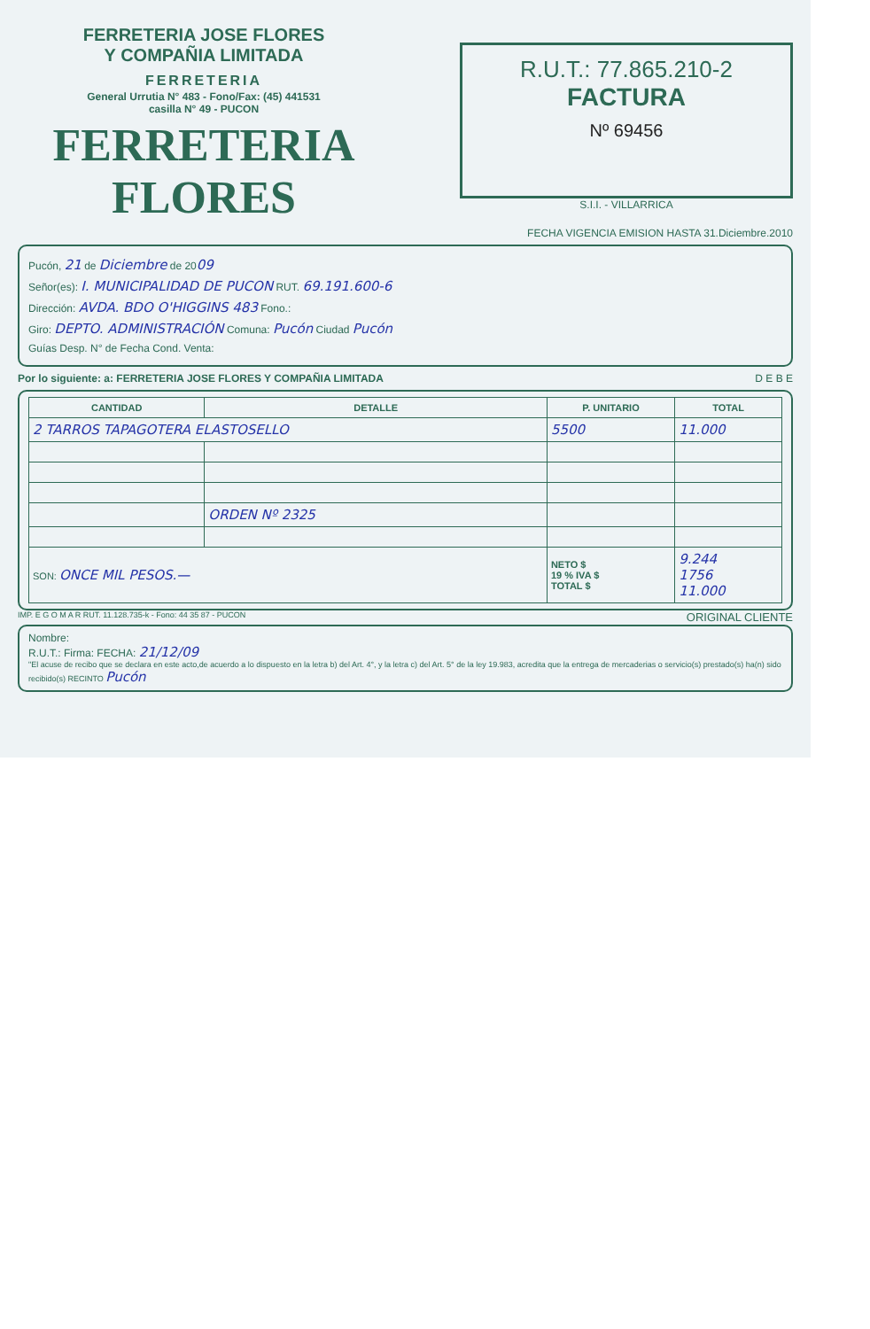FERRETERIA JOSE FLORES
Y COMPAÑIA LIMITADA
FERRETERIA
General Urrutia N° 483 - Fono/Fax: (45) 441531
casilla N° 49 - PUCON
FERRETERIA FLORES
R.U.T.: 77.865.210-2
FACTURA
Nº 69456
S.I.I. - VILLARRICA
FECHA VIGENCIA EMISION HASTA 31.Diciembre.2010
Pucón, 21 de Diciembre de 2009
Señor(es): I. MUNICIPALIDAD DE PUCON RUT. 69.191.600-6
Dirección: AVDA. BDO O'HIGGINS 483 Fono.:
Giro: DEPTO. ADMINISTRACIÓN Comuna: Pucón Ciudad Pucón
Guías Desp. N° de Fecha Cond. Venta:
Por lo siguiente: a: FERRETERIA JOSE FLORES Y COMPAÑIA LIMITADA D E B E
| CANTIDAD | DETALLE | P. UNITARIO | TOTAL |
| --- | --- | --- | --- |
| 2 TARROS TAPAGOTERA ELASTOSELLO | | 5500 | 11.000 |
| | ORDEN Nº 2325 | | |
| SON: ONCE MIL PESOS.— | | NETO $ 19 % IVA $ TOTAL $ | 9.244 1756 11.000 |
IMP. E G O M A R RUT. 11.128.735-k - Fono: 44 35 87 - PUCON ORIGINAL CLIENTE
Nombre:
R.U.T.: Firma: FECHA: 21/12/09
"El acuse de recibo que se declara en este acto,de acuerdo a lo dispuesto en la letra b) del Art. 4°, y la letra c) del Art. 5° de la ley 19.983, acredita que la entrega de mercaderias o servicio(s) prestado(s) ha(n) sido recibido(s) RECINTO Pucón